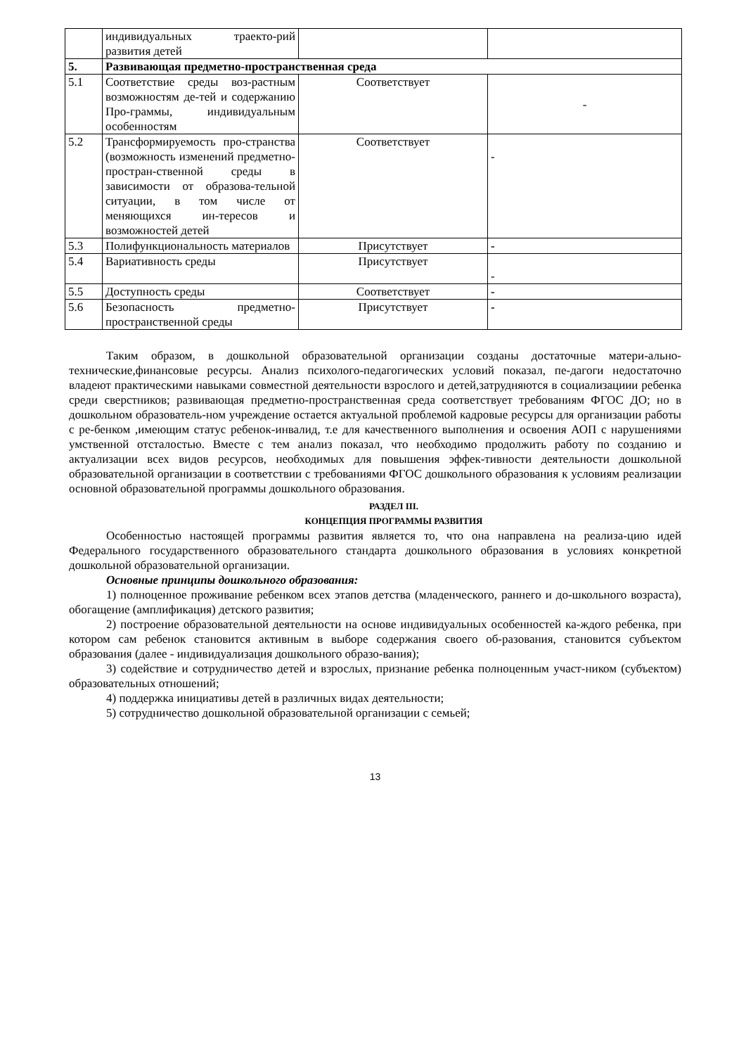| | индивидуальных траекто-рий развития детей | | |
| 5. | Развивающая предметно-пространственная среда | | |
| 5.1 | Соответствие среды воз-растным возможностям де-тей и содержанию Про-граммы, индивидуальным особенностям | Соответствует | - |
| 5.2 | Трансформируемость про-странства (возможность изменений предметно-простран-ственной среды в зависимости от образова-тельной ситуации, в том числе от меняющихся ин-тересов и возможностей детей | Соответствует | - |
| 5.3 | Полифункциональность материалов | Присутствует | - |
| 5.4 | Вариативность среды | Присутствует | - |
| 5.5 | Доступность среды | Соответствует | - |
| 5.6 | Безопасность предметно-пространственной среды | Присутствует | - |
Таким образом, в дошкольной образовательной организации созданы достаточные матери-ально-технические,финансовые ресурсы. Анализ психолого-педагогических условий показал, пе-дагоги недостаточно владеют практическими навыками совместной деятельности взрослого и детей,затрудняются в социализациии ребенка среди сверстников; развивающая предметно-пространственная среда соответствует требованиям ФГОС ДО; но в дошкольном образователь-ном учреждение остается актуальной проблемой кадровые ресурсы для организации работы с ре-бенком ,имеющим статус ребенок-инвалид, т.е для качественного выполнения и освоения АОП с нарушениями умственной отсталостью. Вместе с тем анализ показал, что необходимо продолжить работу по созданию и актуализации всех видов ресурсов, необходимых для повышения эффек-тивности деятельности дошкольной образовательной организации в соответствии с требованиями ФГОС дошкольного образования к условиям реализации основной образовательной программы дошкольного образования.
РАЗДЕЛ III.
КОНЦЕПЦИЯ ПРОГРАММЫ РАЗВИТИЯ
Особенностью настоящей программы развития является то, что она направлена на реализа-цию идей Федерального государственного образовательного стандарта дошкольного образования в условиях конкретной дошкольной образовательной организации.
Основные принципы дошкольного образования:
1) полноценное проживание ребенком всех этапов детства (младенческого, раннего и до-школьного возраста), обогащение (амплификация) детского развития;
2) построение образовательной деятельности на основе индивидуальных особенностей ка-ждого ребенка, при котором сам ребенок становится активным в выборе содержания своего об-разования, становится субъектом образования (далее - индивидуализация дошкольного образо-вания);
3) содействие и сотрудничество детей и взрослых, признание ребенка полноценным участ-ником (субъектом) образовательных отношений;
4) поддержка инициативы детей в различных видах деятельности;
5) сотрудничество дошкольной образовательной организации с семьей;
13